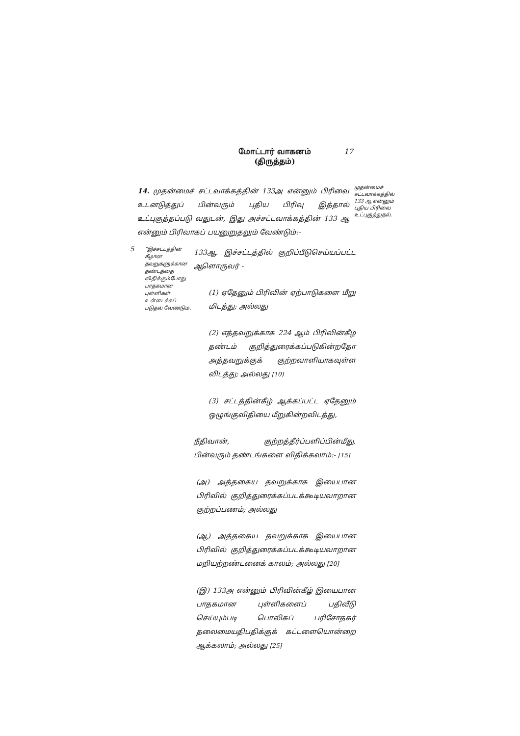மோட்டார் வாகனம்
(திருத்தம்)
17
14. முதன்மைச் சட்டவாக்கத்தின் 133அ என்னும் பிரிவை உடனடுத்துப் பின்வரும் புதிய பிரிவு இத்தால் உட்புகுத்தப்படு வதுடன், இது அச்சட்டவாக்கத்தின் 133 ஆ என்னும் பிரிவாகப் பயனுறுதலும் வேண்டும்:-
முதன்மைச் சட்டவாக்கத்தில் 133 ஆ என்னும் புதிய பிரிவை உட்புகுத்துதல்.
5
“இச்சட்டத்தின் கீழான தவறுகளுக்கான தண்டத்தை விதிக்கும்போது பாதகமான புள்ளிகள் உள்ளடக்கப் படுதல் வேண்டும்.
133ஆ. இச்சட்டத்தில் குறிப்பீடுசெய்யப்பட்ட ஆளொருவர் -
(1) ஏதேனும் பிரிவின் ஏற்பாடுகளை மீறு மிடத்து; அல்லது
(2) எத்தவறுக்காக 224 ஆம் பிரிவின்கீழ் தண்டம் குறித்துரைக்கப்படுகின்றதோ அத்தவறுக்குக் குற்றவாளியாகவுள்ள விடத்து; அல்லது [10]
(3) சட்டத்தின்கீழ் ஆக்கப்பட்ட ஏதேனும் ஒழுங்குவிதியை மீறுகின்றவிடத்து,
நீதிவான், குற்றத்தீர்ப்பளிப்பின்மீது, பின்வரும் தண்டங்களை விதிக்கலாம்:- [15]
(அ) அத்தகைய தவறுக்காக இயைபான பிரிவில் குறித்துரைக்கப்படக்கூடியவாறான குற்றப்பணம்; அல்லது
(ஆ) அத்தகைய தவறுக்காக இயைபான பிரிவில் குறித்துரைக்கப்படக்கூடியவாறான மறியற்றண்டனைக் காலம்; அல்லது [20]
(இ) 133அ என்னும் பிரிவின்கீழ் இயைபான பாதகமான புள்ளிகளைப் பதிவீடு செய்யும்படி பொலிசுப் பரிசோதகர் தலைமையதிபதிக்குக் கட்டளையொன்றை ஆக்கலாம்; அல்லது [25]